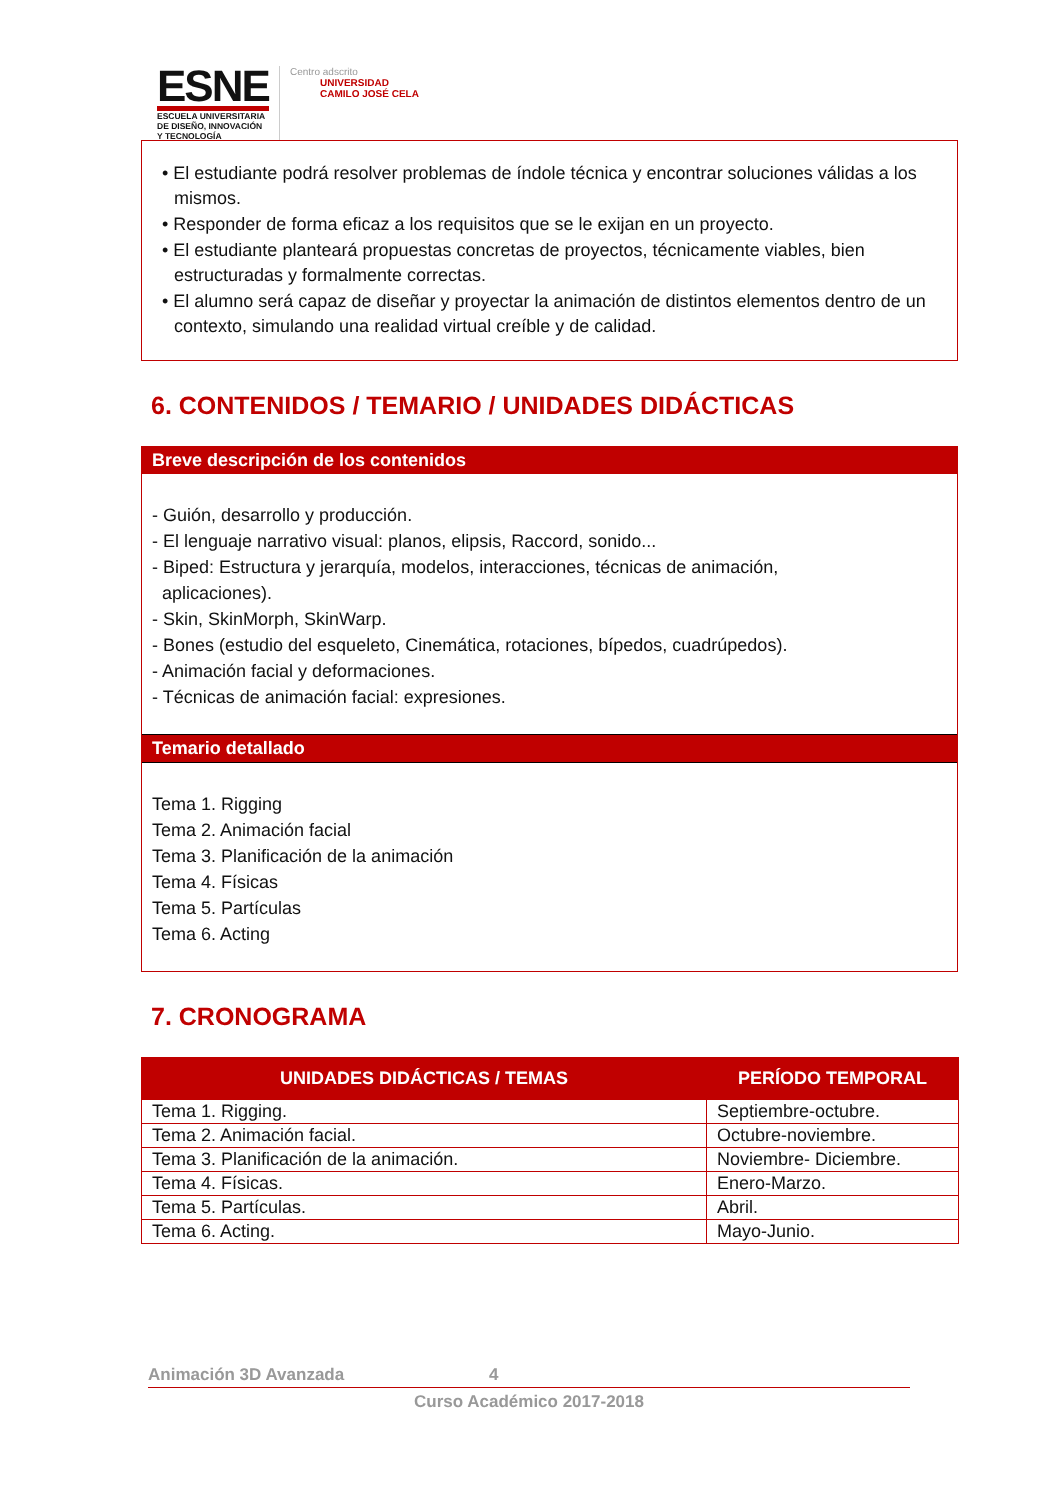ESNE
ESCUELA UNIVERSITARIA
DE DISEÑO, INNOVACIÓN
Y TECNOLOGÍA
Centro adscrito
UNIVERSIDAD
CAMILO JOSÉ CELA
• El estudiante podrá resolver problemas de índole técnica y encontrar soluciones válidas a los mismos.
• Responder de forma eficaz a los requisitos que se le exijan en un proyecto.
• El estudiante planteará propuestas concretas de proyectos, técnicamente viables, bien estructuradas y formalmente correctas.
• El alumno será capaz de diseñar y proyectar la animación de distintos elementos dentro de un contexto, simulando una realidad virtual creíble y de calidad.
6. CONTENIDOS / TEMARIO / UNIDADES DIDÁCTICAS
Breve descripción de los contenidos
- Guión, desarrollo y producción.
- El lenguaje narrativo visual: planos, elipsis, Raccord, sonido...
- Biped: Estructura y jerarquía, modelos, interacciones, técnicas de animación,
aplicaciones).
- Skin, SkinMorph, SkinWarp.
- Bones (estudio del esqueleto, Cinemática, rotaciones, bípedos, cuadrúpedos).
- Animación facial y deformaciones.
- Técnicas de animación facial: expresiones.
Temario detallado
Tema 1. Rigging
Tema 2. Animación facial
Tema 3. Planificación de la animación
Tema 4. Físicas
Tema 5. Partículas
Tema 6. Acting
7. CRONOGRAMA
| UNIDADES DIDÁCTICAS / TEMAS | PERÍODO TEMPORAL |
| --- | --- |
| Tema 1. Rigging. | Septiembre-octubre. |
| Tema 2. Animación facial. | Octubre-noviembre. |
| Tema 3. Planificación de la animación. | Noviembre- Diciembre. |
| Tema 4. Físicas. | Enero-Marzo. |
| Tema 5. Partículas. | Abril. |
| Tema 6. Acting. | Mayo-Junio. |
Animación 3D Avanzada 4
Curso Académico 2017-2018